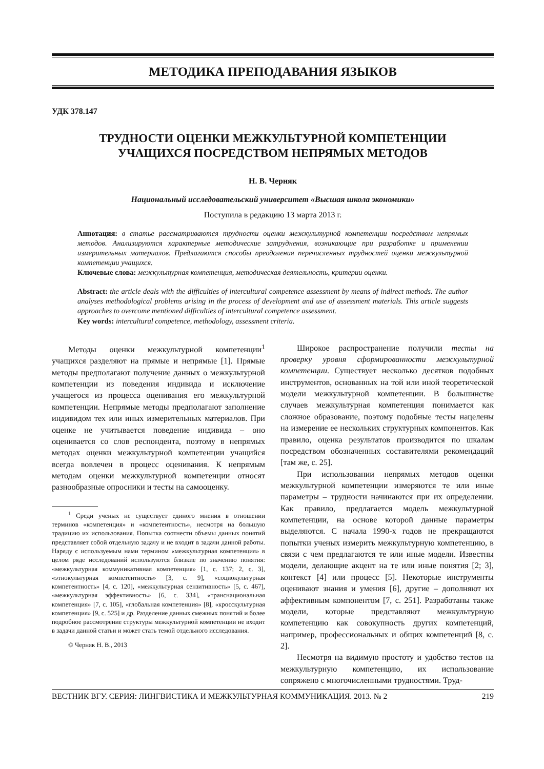МЕТОДИКА ПРЕПОДАВАНИЯ ЯЗЫКОВ
УДК 378.147
ТРУДНОСТИ ОЦЕНКИ МЕЖКУЛЬТУРНОЙ КОМПЕТЕНЦИИ
УЧАЩИХСЯ ПОСРЕДСТВОМ НЕПРЯМЫХ МЕТОДОВ
Н. В. Черняк
Национальный исследовательский университет «Высшая школа экономики»
Поступила в редакцию 13 марта 2013 г.
Аннотация: в статье рассматриваются трудности оценки межкультурной компетенции посредством непрямых методов. Анализируются характерные методические затруднения, возникающие при разработке и применении измерительных материалов. Предлагаются способы преодоления перечисленных трудностей оценки межкультурной компетенции учащихся.
Ключевые слова: межкультурная компетенция, методическая деятельность, критерии оценки.
Abstract: the article deals with the difficulties of intercultural competence assessment by means of indirect methods. The author analyses methodological problems arising in the process of development and use of assessment materials. This article suggests approaches to overcome mentioned difficulties of intercultural competence assessment.
Key words: intercultural competence, methodology, assessment criteria.
Методы оценки межкультурной компетенции<sup>1</sup> учащихся разделяют на прямые и непрямые [1]. Прямые методы предполагают получение данных о межкультурной компетенции из поведения индивида и исключение учащегося из процесса оценивания его межкультурной компетенции. Непрямые методы предполагают заполнение индивидом тех или иных измерительных материалов. При оценке не учитывается поведение индивида – оно оценивается со слов респондента, поэтому в непрямых методах оценки межкультурной компетенции учащийся всегда вовлечен в процесс оценивания. К непрямым методам оценки межкультурной компетенции относят разнообразные опросники и тесты на самооценку.
<sup>1</sup> Среди ученых не существует единого мнения в отношении терминов «компетенция» и «компетентность», несмотря на большую традицию их использования. Попытка соотнести объемы данных понятий представляет собой отдельную задачу и не входит в задачи данной работы. Наряду с используемым нами термином «межкультурная компетенция» в целом ряде исследований используются близкие по значению понятия: «межкультурная коммуникативная компетенция» [1, с. 137; 2, с. 3], «этнокультурная компетентность» [3, с. 9], «социокультурная компетентность» [4, с. 120], «межкультурная сензитивность» [5, с. 467], «межкультурная эффективность» [6, с. 334], «транснациональная компетенция» [7, с. 105], «глобальная компетенция» [8], «кросскультурная компетенция» [9, с. 525] и др. Разделение данных смежных понятий и более подробное рассмотрение структуры межкультурной компетенции не входит в задачи данной статьи и может стать темой отдельного исследования.
© Черняк Н. В., 2013
Широкое распространение получили тесты на проверку уровня сформированности межкультурной компетенции. Существует несколько десятков подобных инструментов, основанных на той или иной теоретической модели межкультурной компетенции. В большинстве случаев межкультурная компетенция понимается как сложное образование, поэтому подобные тесты нацелены на измерение ее нескольких структурных компонентов. Как правило, оценка результатов производится по шкалам посредством обозначенных составителями рекомендаций [там же, с. 25].
При использовании непрямых методов оценки межкультурной компетенции измеряются те или иные параметры – трудности начинаются при их определении. Как правило, предлагается модель межкультурной компетенции, на основе которой данные параметры выделяются. С начала 1990-х годов не прекращаются попытки ученых измерить межкультурную компетенцию, в связи с чем предлагаются те или иные модели. Известны модели, делающие акцент на те или иные понятия [2; 3], контекст [4] или процесс [5]. Некоторые инструменты оценивают знания и умения [6], другие – дополняют их аффективным компонентом [7, с. 251]. Разработаны также модели, которые представляют межкультурную компетенцию как совокупность других компетенций, например, профессиональных и общих компетенций [8, с. 2].
Несмотря на видимую простоту и удобство тестов на межкультурную компетенцию, их использование сопряжено с многочисленными трудностями. Труд-
ВЕСТНИК ВГУ. СЕРИЯ: ЛИНГВИСТИКА И МЕЖКУЛЬТУРНАЯ КОММУНИКАЦИЯ. 2013. № 2 219